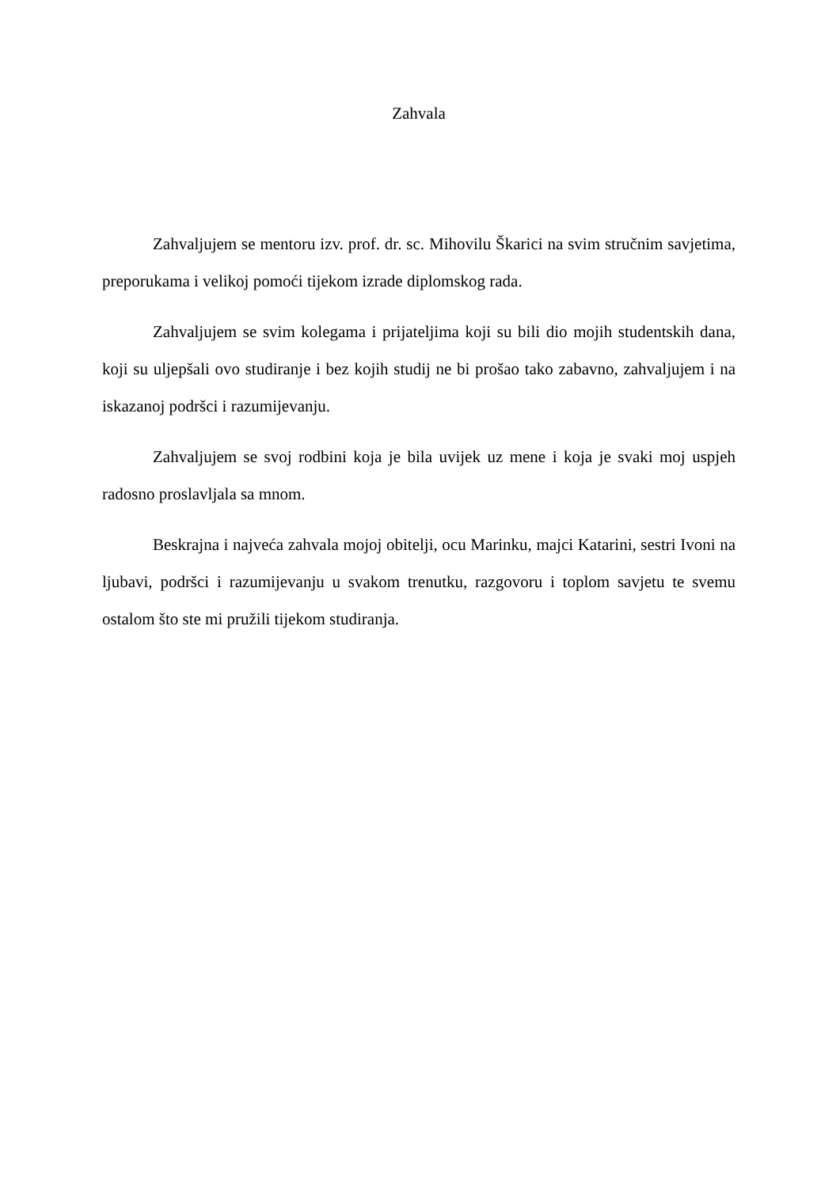Zahvala
Zahvaljujem se mentoru izv. prof. dr. sc. Mihovilu Škarici na svim stručnim savjetima, preporukama i velikoj pomoći tijekom izrade diplomskog rada.
Zahvaljujem se svim kolegama i prijateljima koji su bili dio mojih studentskih dana, koji su uljepšali ovo studiranje i bez kojih studij ne bi prošao tako zabavno, zahvaljujem i na iskazanoj podršci i razumijevanju.
Zahvaljujem se svoj rodbini koja je bila uvijek uz mene i koja je svaki moj uspjeh radosno proslavljala sa mnom.
Beskrajna i najveća zahvala mojoj obitelji, ocu Marinku, majci Katarini, sestri Ivoni na ljubavi, podršci i razumijevanju u svakom trenutku, razgovoru i toplom savjetu te svemu ostalom što ste mi pružili tijekom studiranja.